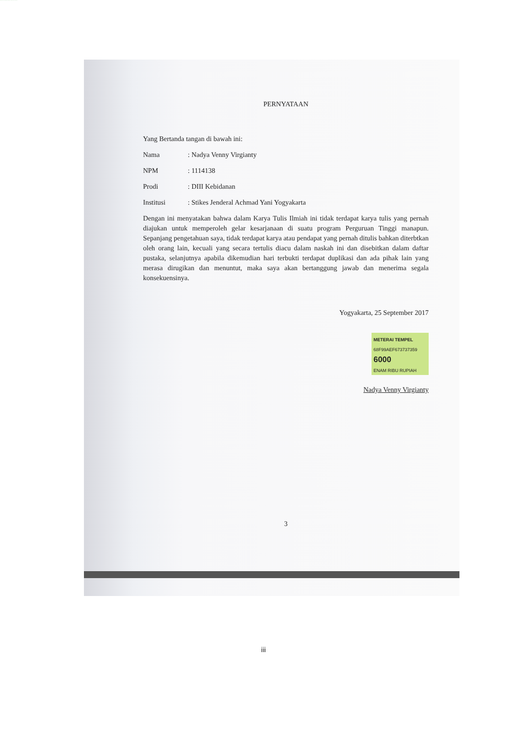PERNYATAAN
Yang Bertanda tangan di bawah ini:
Nama: Nadya Venny Virgianty
NPM: 1114138
Prodi: DIII Kebidanan
Institusi: Stikes Jenderal Achmad Yani Yogyakarta
Dengan ini menyatakan bahwa dalam Karya Tulis Ilmiah ini tidak terdapat karya tulis yang pernah diajukan untuk memperoleh gelar kesarjanaan di suatu program Perguruan Tinggi manapun. Sepanjang pengetahuan saya, tidak terdapat karya atau pendapat yang pernah ditulis bahkan diterbtkan oleh orang lain, kecuali yang secara tertulis diacu dalam naskah ini dan disebitkan dalam daftar pustaka, selanjutnya apabila dikemudian hari terbukti terdapat duplikasi dan ada pihak lain yang merasa dirugikan dan menuntut, maka saya akan bertanggung jawab dan menerima segala konsekuensinya.
Yogyakarta, 25 September 2017
METERAI TEMPEL
68F99AEF673737359
6000
ENAM RIBU RUPIAH
Nadya Venny Virgianty
3
iii
PERPUSTAKAAN UNIVERSITAS JENDERAL ACHMAD YANI YOGYAKARTA